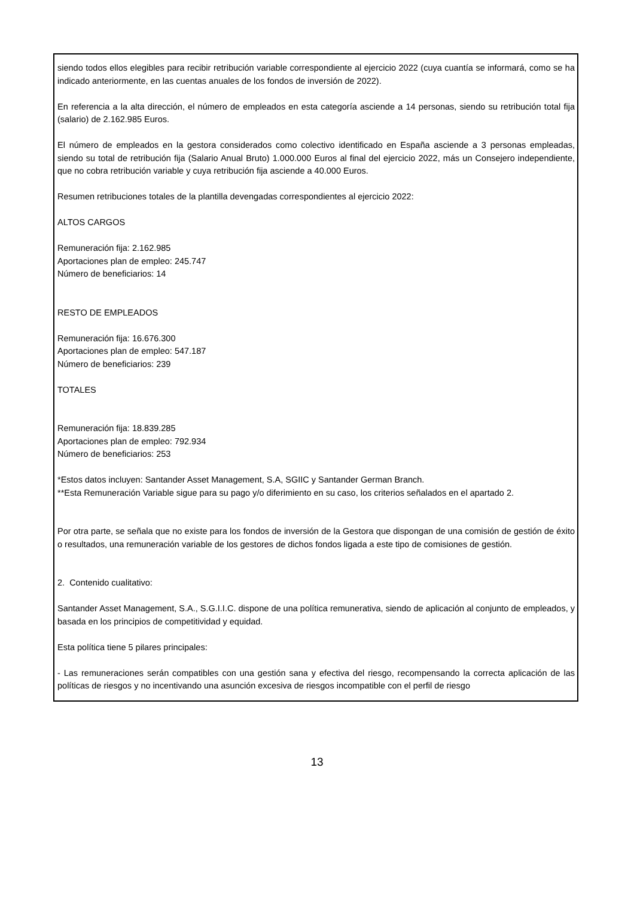siendo todos ellos elegibles para recibir retribución variable correspondiente al ejercicio 2022 (cuya cuantía se informará, como se ha indicado anteriormente, en las cuentas anuales de los fondos de inversión de 2022).
En referencia a la alta dirección, el número de empleados en esta categoría asciende a 14 personas, siendo su retribución total fija (salario) de 2.162.985 Euros.
El número de empleados en la gestora considerados como colectivo identificado en España asciende a 3 personas empleadas, siendo su total de retribución fija (Salario Anual Bruto) 1.000.000 Euros al final del ejercicio 2022, más un Consejero independiente, que no cobra retribución variable y cuya retribución fija asciende a 40.000 Euros.
Resumen retribuciones totales de la plantilla devengadas correspondientes al ejercicio 2022:
ALTOS CARGOS
Remuneración fija: 2.162.985
Aportaciones plan de empleo: 245.747
Número de beneficiarios: 14
RESTO DE EMPLEADOS
Remuneración fija: 16.676.300
Aportaciones plan de empleo: 547.187
Número de beneficiarios: 239
TOTALES
Remuneración fija: 18.839.285
Aportaciones plan de empleo: 792.934
Número de beneficiarios: 253
*Estos datos incluyen: Santander Asset Management, S.A, SGIIC y Santander German Branch.
**Esta Remuneración Variable sigue para su pago y/o diferimiento en su caso, los criterios señalados en el apartado 2.
Por otra parte, se señala que no existe para los fondos de inversión de la Gestora que dispongan de una comisión de gestión de éxito o resultados, una remuneración variable de los gestores de dichos fondos ligada a este tipo de comisiones de gestión.
2. Contenido cualitativo:
Santander Asset Management, S.A., S.G.I.I.C. dispone de una política remunerativa, siendo de aplicación al conjunto de empleados, y basada en los principios de competitividad y equidad.
Esta política tiene 5 pilares principales:
- Las remuneraciones serán compatibles con una gestión sana y efectiva del riesgo, recompensando la correcta aplicación de las políticas de riesgos y no incentivando una asunción excesiva de riesgos incompatible con el perfil de riesgo
13